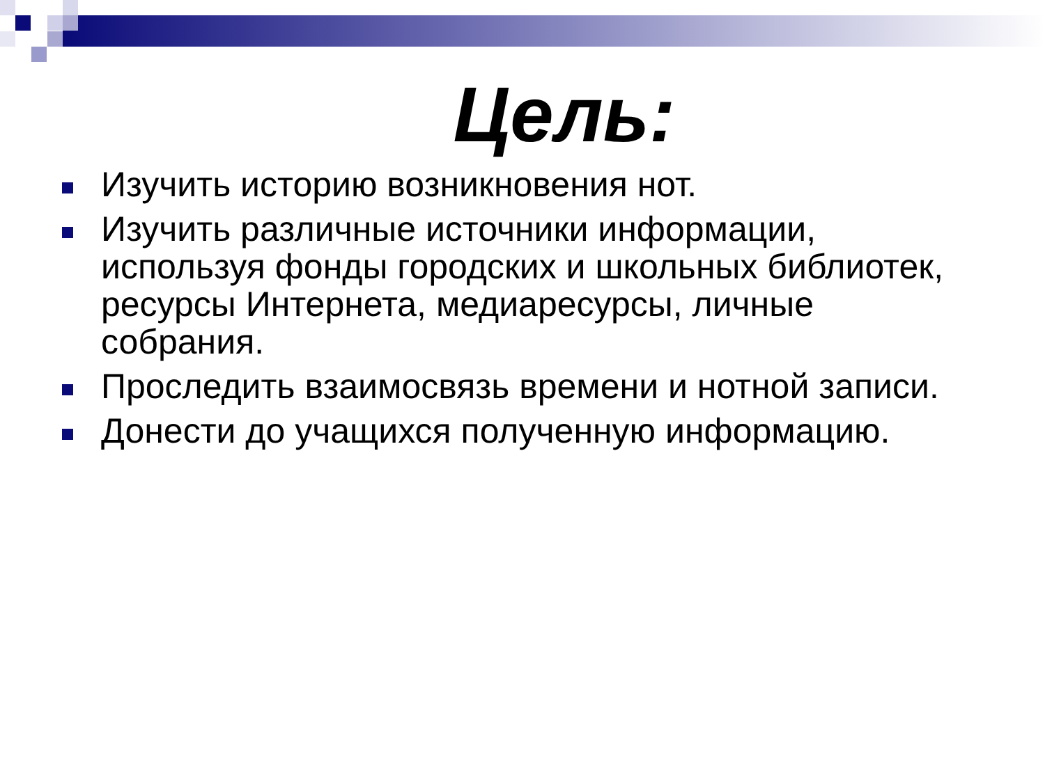Цель:
Изучить историю возникновения нот.
Изучить различные источники информации, используя фонды городских и школьных библиотек, ресурсы Интернета, медиаресурсы, личные собрания.
Проследить взаимосвязь времени и нотной записи.
Донести до учащихся полученную информацию.